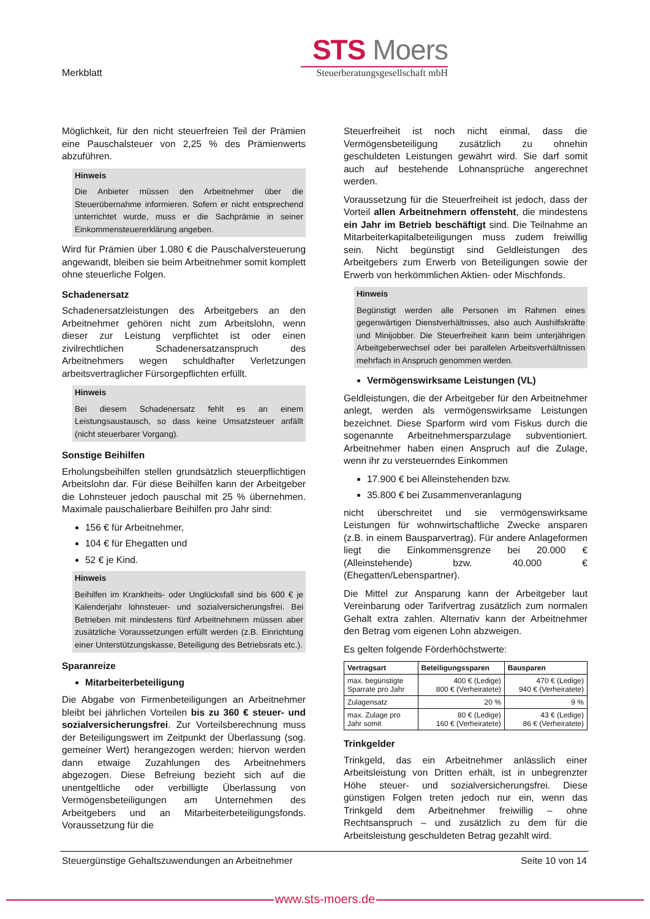Merkblatt
STS Moers
Steuerberatungsgesellschaft mbH
Möglichkeit, für den nicht steuerfreien Teil der Prämien eine Pauschalsteuer von 2,25 % des Prämienwerts abzuführen.
Hinweis
Die Anbieter müssen den Arbeitnehmer über die Steuerübernahme informieren. Sofern er nicht entsprechend unterrichtet wurde, muss er die Sachprämie in seiner Einkommensteuererklärung angeben.
Wird für Prämien über 1.080 € die Pauschalversteuerung angewandt, bleiben sie beim Arbeitnehmer somit komplett ohne steuerliche Folgen.
Schadenersatz
Schadenersatzleistungen des Arbeitgebers an den Arbeitnehmer gehören nicht zum Arbeitslohn, wenn dieser zur Leistung verpflichtet ist oder einen zivilrechtlichen Schadenersatzanspruch des Arbeitnehmers wegen schuldhafter Verletzungen arbeitsvertraglicher Fürsorgepflichten erfüllt.
Hinweis
Bei diesem Schadenersatz fehlt es an einem Leistungsaustausch, so dass keine Umsatzsteuer anfällt (nicht steuerbarer Vorgang).
Sonstige Beihilfen
Erholungsbeihilfen stellen grundsätzlich steuerpflichtigen Arbeitslohn dar. Für diese Beihilfen kann der Arbeitgeber die Lohnsteuer jedoch pauschal mit 25 % übernehmen. Maximale pauschalierbare Beihilfen pro Jahr sind:
156 € für Arbeitnehmer,
104 € für Ehegatten und
52 € je Kind.
Hinweis
Beihilfen im Krankheits- oder Unglücksfall sind bis 600 € je Kalenderjahr lohnsteuer- und sozialversicherungsfrei. Bei Betrieben mit mindestens fünf Arbeitnehmern müssen aber zusätzliche Voraussetzungen erfüllt werden (z.B. Einrichtung einer Unterstützungskasse, Beteiligung des Betriebsrats etc.).
Sparanreize
Mitarbeiterbeteiligung
Die Abgabe von Firmenbeteiligungen an Arbeitnehmer bleibt bei jährlichen Vorteilen bis zu 360 € steuer- und sozialversicherungsfrei. Zur Vorteilsberechnung muss der Beteiligungswert im Zeitpunkt der Überlassung (sog. gemeiner Wert) herangezogen werden; hiervon werden dann etwaige Zuzahlungen des Arbeitnehmers abgezogen. Diese Befreiung bezieht sich auf die unentgeltliche oder verbilligte Überlassung von Vermögensbeteiligungen am Unternehmen des Arbeitgebers und an Mitarbeiterbeteiligungsfonds. Voraussetzung für die
Steuerfreiheit ist noch nicht einmal, dass die Vermögensbeteiligung zusätzlich zu ohnehin geschuldeten Leistungen gewährt wird. Sie darf somit auch auf bestehende Lohnansprüche angerechnet werden.
Voraussetzung für die Steuerfreiheit ist jedoch, dass der Vorteil allen Arbeitnehmern offensteht, die mindestens ein Jahr im Betrieb beschäftigt sind. Die Teilnahme an Mitarbeiterkapitalbeteiligungen muss zudem freiwillig sein. Nicht begünstigt sind Geldleistungen des Arbeitgebers zum Erwerb von Beteiligungen sowie der Erwerb von herkömmlichen Aktien- oder Mischfonds.
Hinweis
Begünstigt werden alle Personen im Rahmen eines gegenwärtigen Dienstverhältnisses, also auch Aushilfskräfte und Minijobber. Die Steuerfreiheit kann beim unterjährigen Arbeitgeberwechsel oder bei parallelen Arbeitsverhältnissen mehrfach in Anspruch genommen werden.
Vermögenswirksame Leistungen (VL)
Geldleistungen, die der Arbeitgeber für den Arbeitnehmer anlegt, werden als vermögenswirksame Leistungen bezeichnet. Diese Sparform wird vom Fiskus durch die sogenannte Arbeitnehmersparzulage subventioniert. Arbeitnehmer haben einen Anspruch auf die Zulage, wenn ihr zu versteuerndes Einkommen
17.900 € bei Alleinstehenden bzw.
35.800 € bei Zusammenveranlagung
nicht überschreitet und sie vermögenswirksame Leistungen für wohnwirtschaftliche Zwecke ansparen (z.B. in einem Bausparvertrag). Für andere Anlageformen liegt die Einkommensgrenze bei 20.000 € (Alleinstehende) bzw. 40.000 € (Ehegatten/Lebenspartner).
Die Mittel zur Ansparung kann der Arbeitgeber laut Vereinbarung oder Tarifvertrag zusätzlich zum normalen Gehalt extra zahlen. Alternativ kann der Arbeitnehmer den Betrag vom eigenen Lohn abzweigen.
Es gelten folgende Förderhöchstwerte:
| Vertragsart | Beteiligungssparen | Bausparen |
| --- | --- | --- |
| max. begünstigte Sparrate pro Jahr | 400 € (Ledige) 800 € (Verheiratete) | 470 € (Ledige) 940 € (Verheiratete) |
| Zulagensatz | 20 % | 9 % |
| max. Zulage pro Jahr somit | 80 € (Ledige) 160 € (Verheiratete) | 43 € (Ledige) 86 € (Verheiratete) |
Trinkgelder
Trinkgeld, das ein Arbeitnehmer anlässlich einer Arbeitsleistung von Dritten erhält, ist in unbegrenzter Höhe steuer- und sozialversicherungsfrei. Diese günstigen Folgen treten jedoch nur ein, wenn das Trinkgeld dem Arbeitnehmer freiwillig – ohne Rechtsanspruch – und zusätzlich zu dem für die Arbeitsleistung geschuldeten Betrag gezahlt wird.
Steuergünstige Gehaltszuwendungen an Arbeitnehmer Seite 10 von 14
www.sts-moers.de